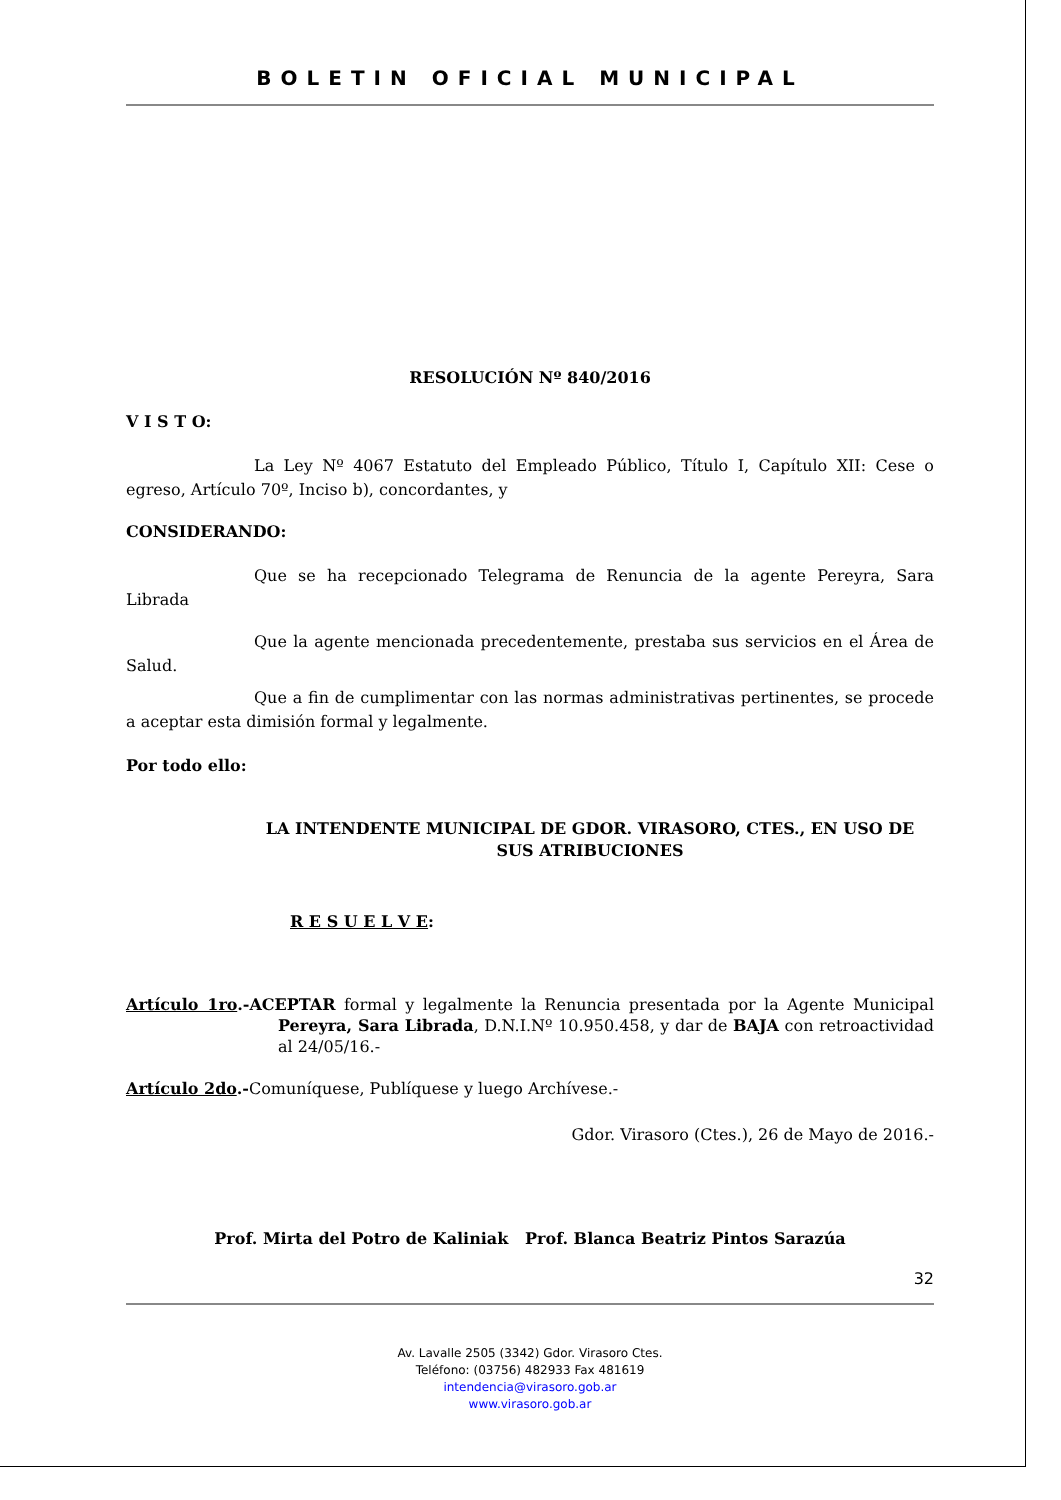BOLETIN OFICIAL MUNICIPAL
RESOLUCIÓN Nº 840/2016
V I S T O:
La Ley Nº 4067 Estatuto del Empleado Público, Título I, Capítulo XII: Cese o egreso, Artículo 70º, Inciso b), concordantes, y
CONSIDERANDO:
Que se ha recepcionado Telegrama de Renuncia de la agente Pereyra, Sara Librada
Que la agente mencionada precedentemente, prestaba sus servicios en el Área de Salud.
Que a fin de cumplimentar con las normas administrativas pertinentes, se procede a aceptar esta dimisión formal y legalmente.
Por todo ello:
LA INTENDENTE MUNICIPAL DE GDOR. VIRASORO, CTES., EN USO DE SUS ATRIBUCIONES
R E S U E L V E:
Artículo 1ro.-ACEPTAR formal y legalmente la Renuncia presentada por la Agente Municipal Pereyra, Sara Librada, D.N.I.Nº 10.950.458, y dar de BAJA con retroactividad al 24/05/16.-
Artículo 2do.-Comuníquese, Publíquese y luego Archívese.-
Gdor. Virasoro (Ctes.), 26 de Mayo de 2016.-
Prof. Mirta del Potro de Kaliniak Prof. Blanca Beatriz Pintos Sarazúa
32
Av. Lavalle 2505 (3342) Gdor. Virasoro Ctes.
Teléfono: (03756) 482933 Fax 481619
intendencia@virasoro.gob.ar
www.virasoro.gob.ar